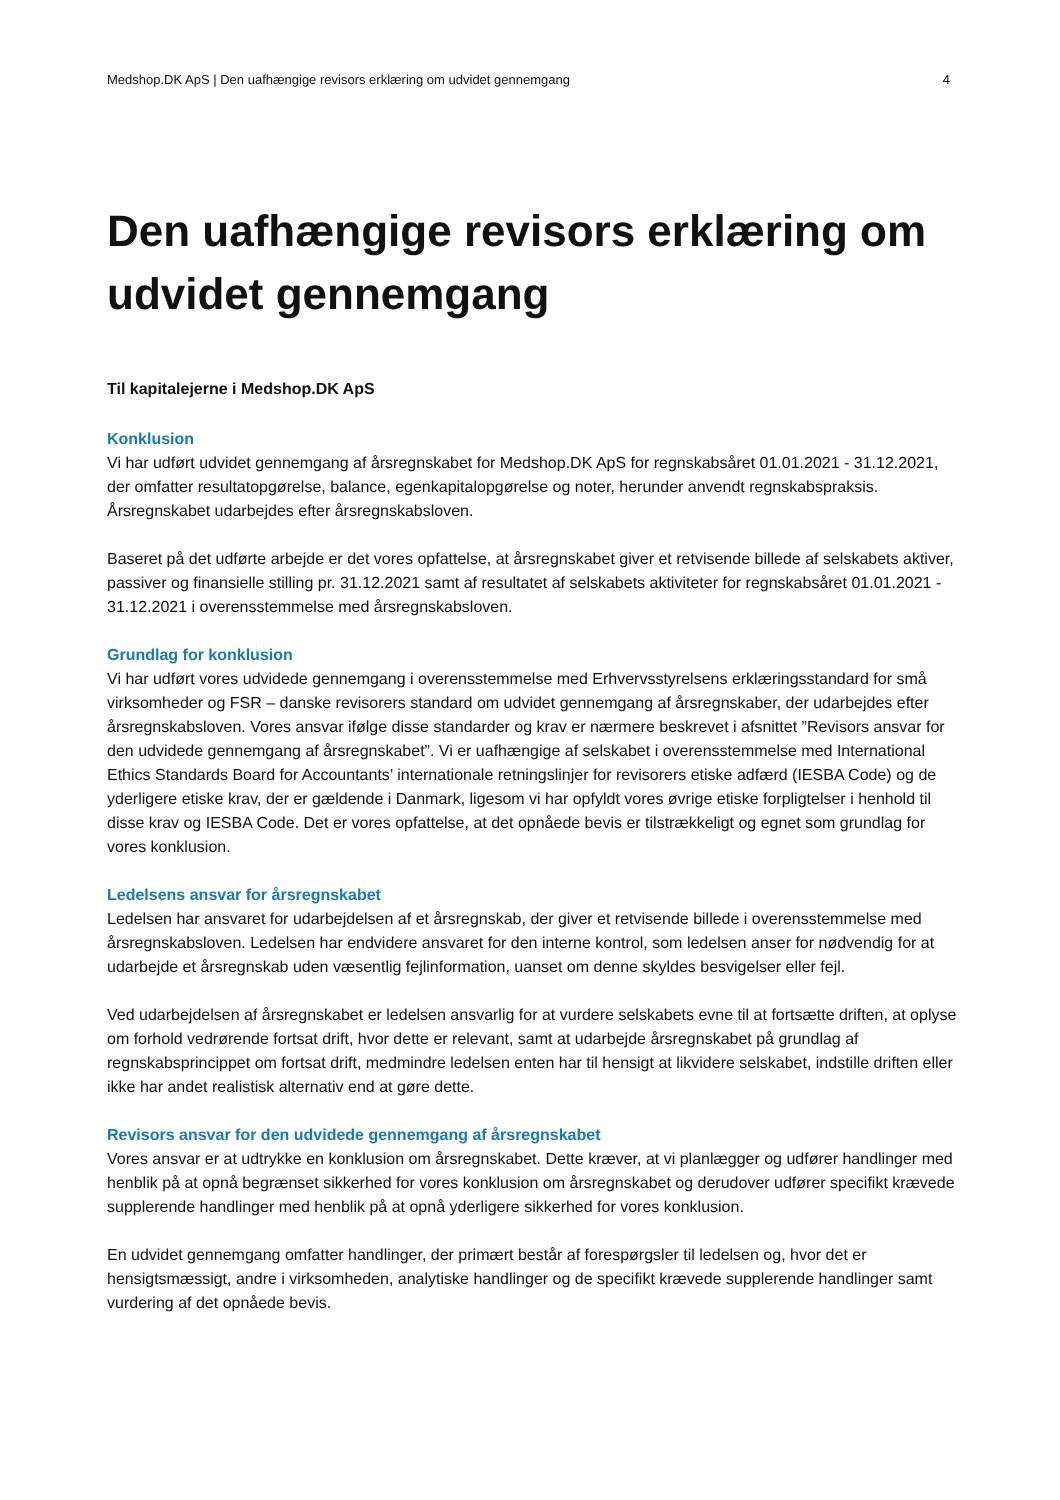Medshop.DK ApS | Den uafhængige revisors erklæring om udvidet gennemgang 4
Den uafhængige revisors erklæring om udvidet gennemgang
Til kapitalejerne i Medshop.DK ApS
Konklusion
Vi har udført udvidet gennemgang af årsregnskabet for Medshop.DK ApS for regnskabsåret 01.01.2021 - 31.12.2021, der omfatter resultatopgørelse, balance, egenkapitalopgørelse og noter, herunder anvendt regnskabspraksis. Årsregnskabet udarbejdes efter årsregnskabsloven.
Baseret på det udførte arbejde er det vores opfattelse, at årsregnskabet giver et retvisende billede af selskabets aktiver, passiver og finansielle stilling pr. 31.12.2021 samt af resultatet af selskabets aktiviteter for regnskabsåret 01.01.2021 - 31.12.2021 i overensstemmelse med årsregnskabsloven.
Grundlag for konklusion
Vi har udført vores udvidede gennemgang i overensstemmelse med Erhvervsstyrelsens erklæringsstandard for små virksomheder og FSR – danske revisorers standard om udvidet gennemgang af årsregnskaber, der udarbejdes efter årsregnskabsloven. Vores ansvar ifølge disse standarder og krav er nærmere beskrevet i afsnittet ”Revisors ansvar for den udvidede gennemgang af årsregnskabet”. Vi er uafhængige af selskabet i overensstemmelse med International Ethics Standards Board for Accountants’ internationale retningslinjer for revisorers etiske adfærd (IESBA Code) og de yderligere etiske krav, der er gældende i Danmark, ligesom vi har opfyldt vores øvrige etiske forpligtelser i henhold til disse krav og IESBA Code. Det er vores opfattelse, at det opnåede bevis er tilstrækkeligt og egnet som grundlag for vores konklusion.
Ledelsens ansvar for årsregnskabet
Ledelsen har ansvaret for udarbejdelsen af et årsregnskab, der giver et retvisende billede i overensstemmelse med årsregnskabsloven. Ledelsen har endvidere ansvaret for den interne kontrol, som ledelsen anser for nødvendig for at udarbejde et årsregnskab uden væsentlig fejlinformation, uanset om denne skyldes besvigelser eller fejl.
Ved udarbejdelsen af årsregnskabet er ledelsen ansvarlig for at vurdere selskabets evne til at fortsætte driften, at oplyse om forhold vedrørende fortsat drift, hvor dette er relevant, samt at udarbejde årsregnskabet på grundlag af regnskabsprincippet om fortsat drift, medmindre ledelsen enten har til hensigt at likvidere selskabet, indstille driften eller ikke har andet realistisk alternativ end at gøre dette.
Revisors ansvar for den udvidede gennemgang af årsregnskabet
Vores ansvar er at udtrykke en konklusion om årsregnskabet. Dette kræver, at vi planlægger og udfører handlinger med henblik på at opnå begrænset sikkerhed for vores konklusion om årsregnskabet og derudover udfører specifikt krævede supplerende handlinger med henblik på at opnå yderligere sikkerhed for vores konklusion.
En udvidet gennemgang omfatter handlinger, der primært består af forespørgsler til ledelsen og, hvor det er hensigtsmæssigt, andre i virksomheden, analytiske handlinger og de specifikt krævede supplerende handlinger samt vurdering af det opnåede bevis.